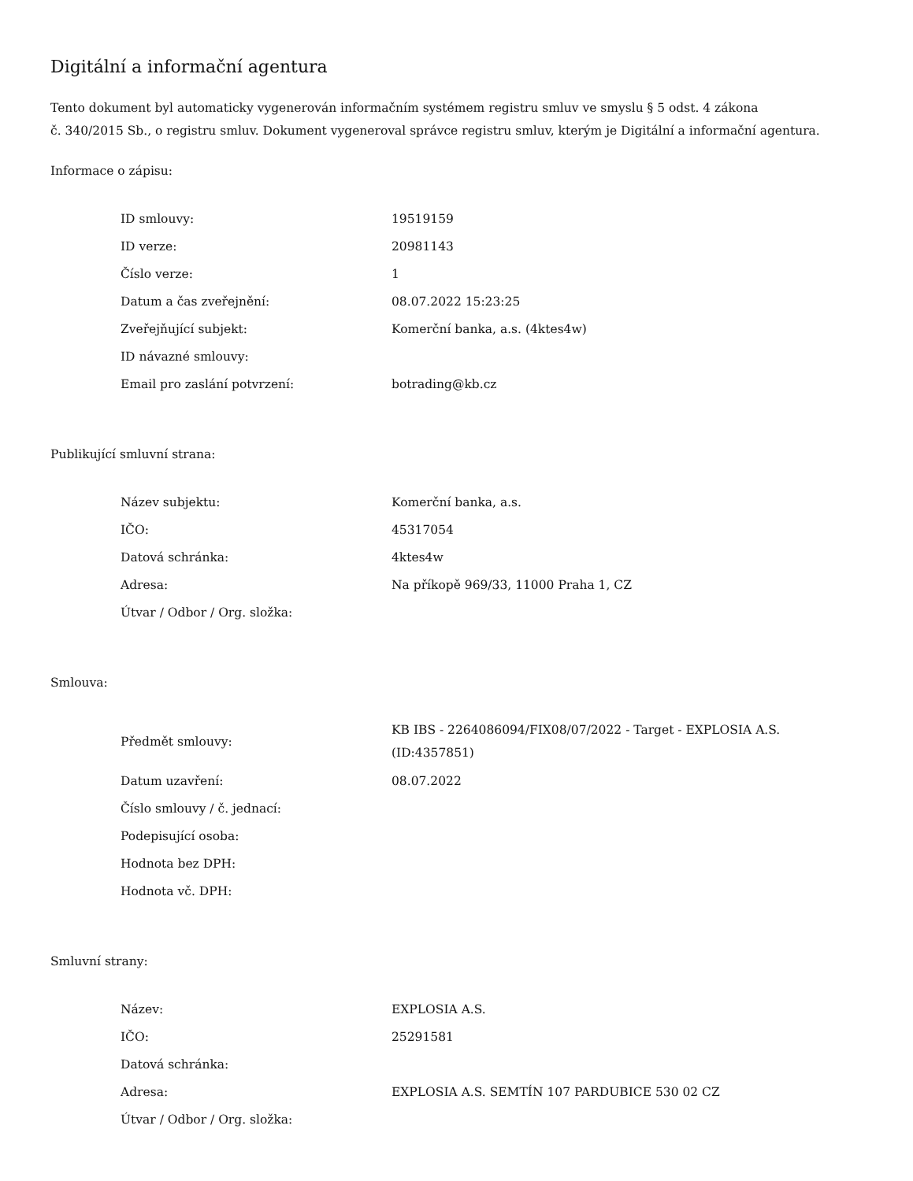Digitální a informační agentura
Tento dokument byl automaticky vygenerován informačním systémem registru smluv ve smyslu § 5 odst. 4 zákona
č. 340/2015 Sb., o registru smluv. Dokument vygeneroval správce registru smluv, kterým je Digitální a informační agentura.
Informace o zápisu:
| ID smlouvy: | 19519159 |
| ID verze: | 20981143 |
| Číslo verze: | 1 |
| Datum a čas zveřejnění: | 08.07.2022 15:23:25 |
| Zveřejňující subjekt: | Komerční banka, a.s. (4ktes4w) |
| ID návazné smlouvy: | |
| Email pro zaslání potvrzení: | botrading@kb.cz |
Publikující smluvní strana:
| Název subjektu: | Komerční banka, a.s. |
| IČO: | 45317054 |
| Datová schránka: | 4ktes4w |
| Adresa: | Na příkopě 969/33, 11000 Praha 1, CZ |
| Útvar / Odbor / Org. složka: | |
Smlouva:
| Předmět smlouvy: | KB IBS - 2264086094/FIX08/07/2022 - Target - EXPLOSIA A.S. (ID:4357851) |
| Datum uzavření: | 08.07.2022 |
| Číslo smlouvy / č. jednací: | |
| Podepisující osoba: | |
| Hodnota bez DPH: | |
| Hodnota vč. DPH: | |
Smluvní strany:
| Název: | EXPLOSIA A.S. |
| IČO: | 25291581 |
| Datová schránka: | |
| Adresa: | EXPLOSIA A.S. SEMTÍN 107 PARDUBICE 530 02 CZ |
| Útvar / Odbor / Org. složka: | |